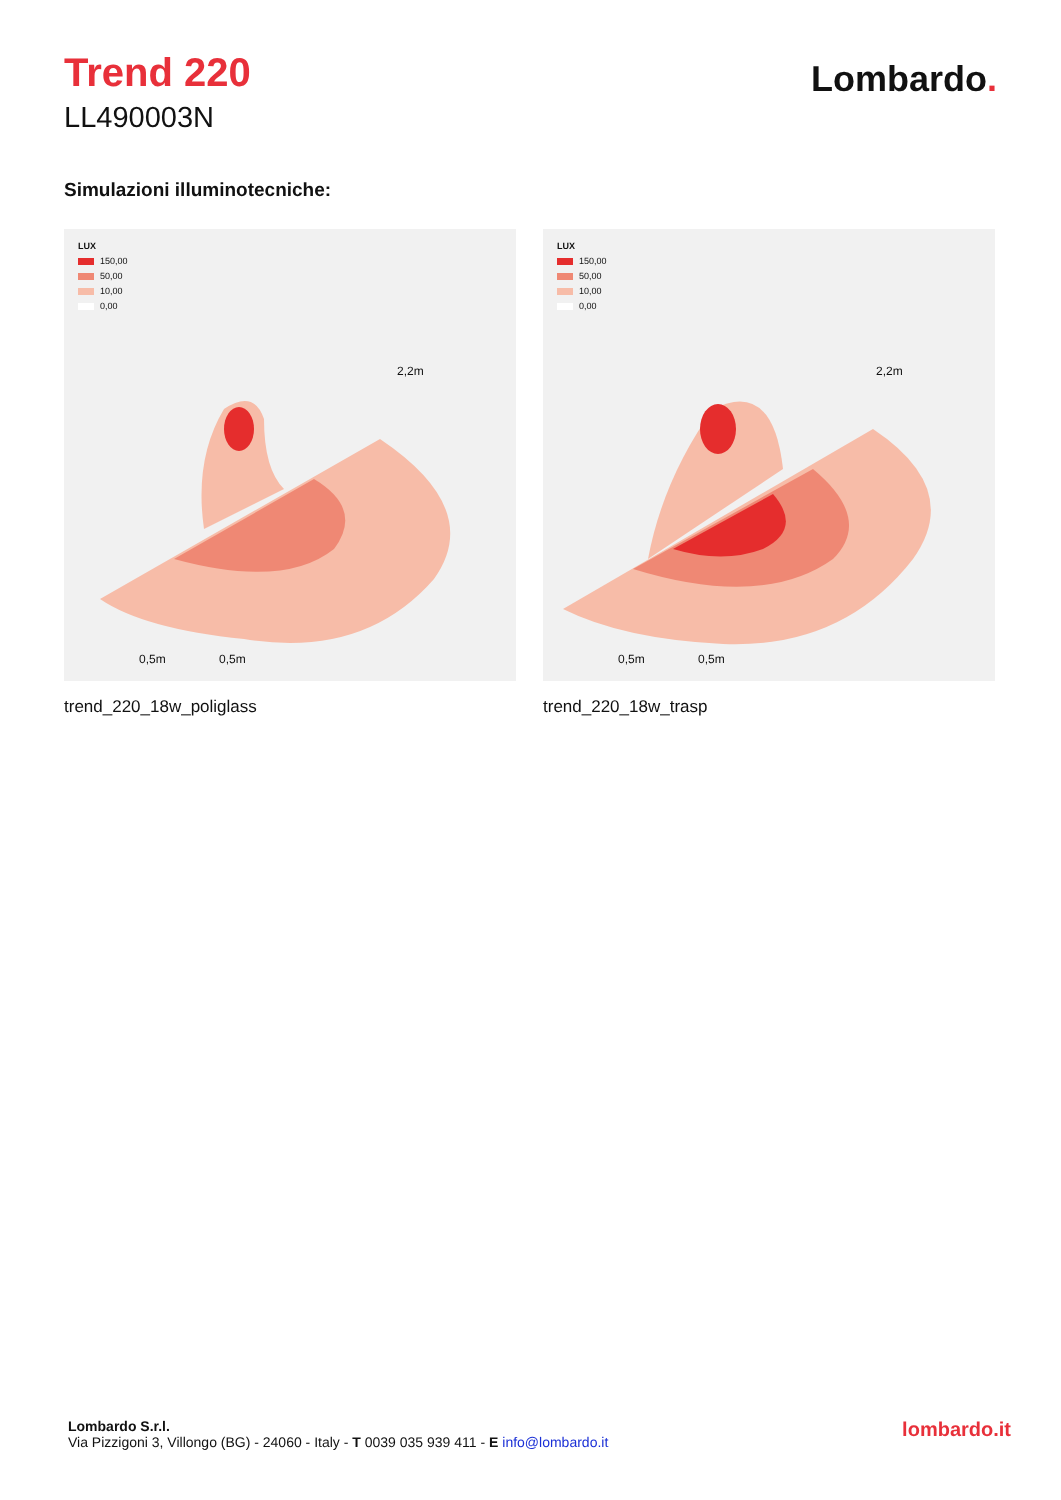Trend 220
LL490003N
Lombardo.
Simulazioni illuminotecniche:
LUX
150,00
50,00
10,00
0,00
2,2m
0,5m 0,5m
trend_220_18w_poliglass
LUX
150,00
50,00
10,00
0,00
2,2m
0,5m 0,5m
trend_220_18w_trasp
Lombardo S.r.l.
Via Pizzigoni 3, Villongo (BG) - 24060 - Italy - T 0039 035 939 411 - E info@lombardo.it
lombardo.it